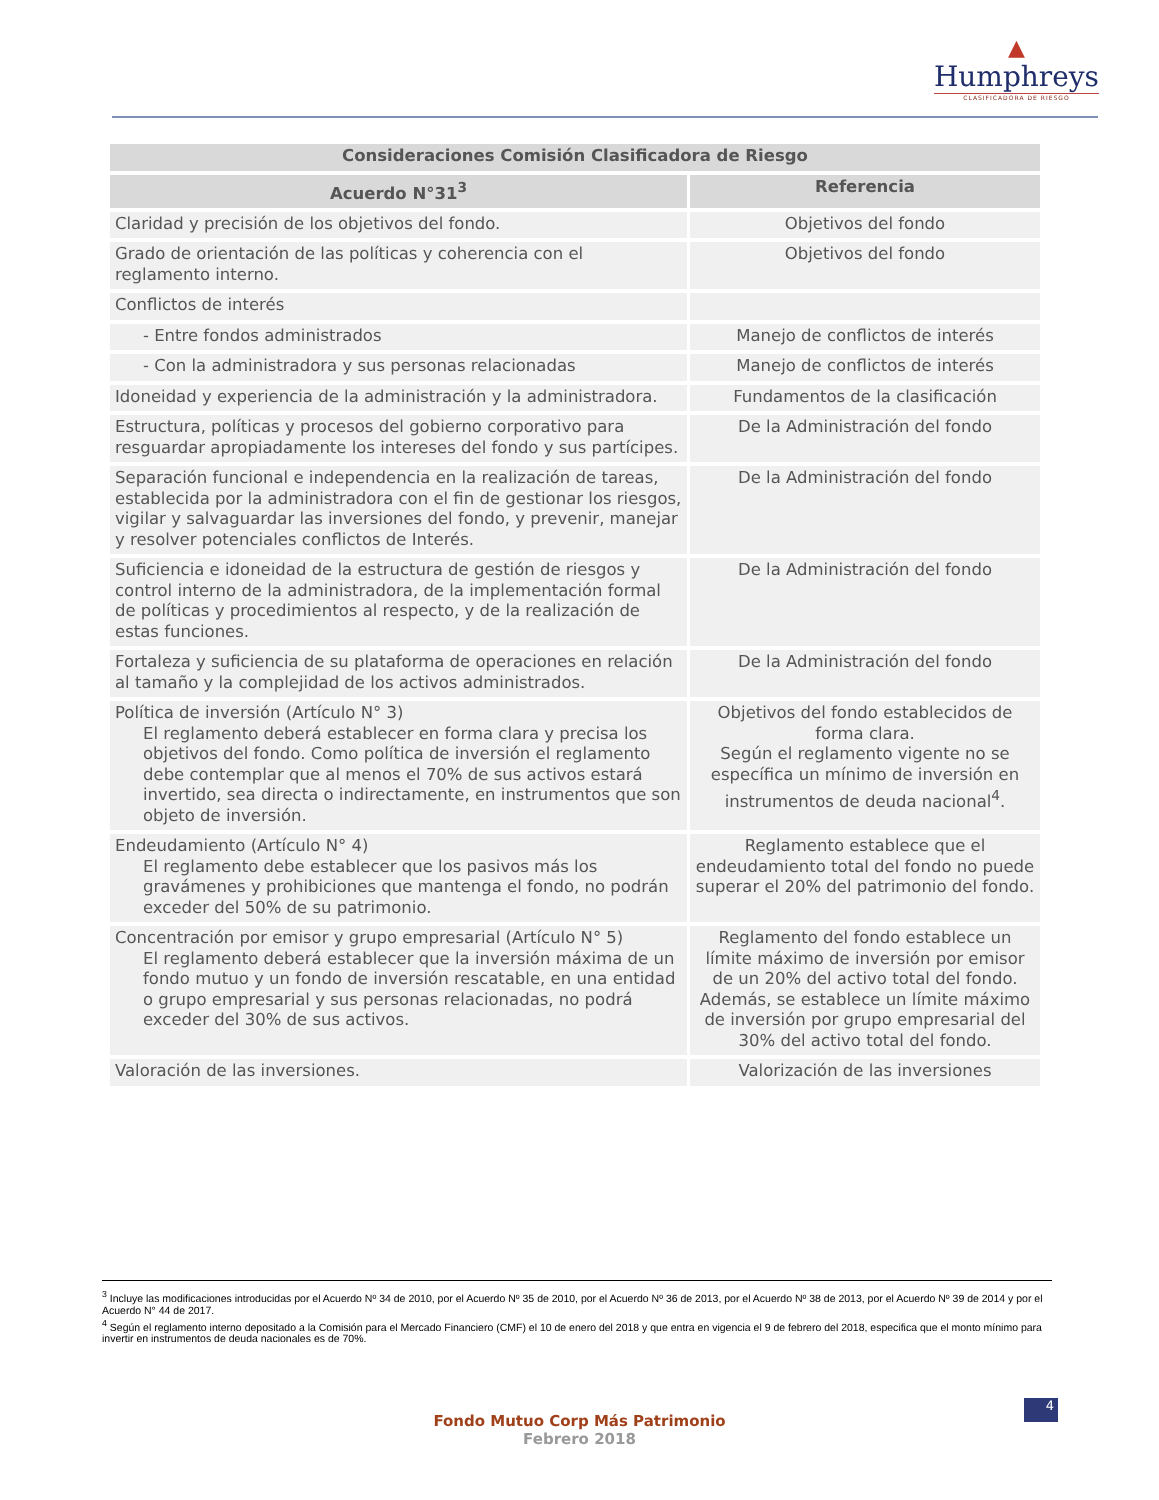▲
Humphreys
CLASIFICADORA DE RIESGO
| Consideraciones Comisión Clasificadora de Riesgo | |
| --- | --- |
| Acuerdo N°31<sup>3</sup> | Referencia |
| Claridad y precisión de los objetivos del fondo. | Objetivos del fondo |
| Grado de orientación de las políticas y coherencia con el reglamento interno. | Objetivos del fondo |
| Conflictos de interés | |
| - Entre fondos administrados | Manejo de conflictos de interés |
| - Con la administradora y sus personas relacionadas | Manejo de conflictos de interés |
| Idoneidad y experiencia de la administración y la administradora. | Fundamentos de la clasificación |
| Estructura, políticas y procesos del gobierno corporativo para resguardar apropiadamente los intereses del fondo y sus partícipes. | De la Administración del fondo |
| Separación funcional e independencia en la realización de tareas, establecida por la administradora con el fin de gestionar los riesgos, vigilar y salvaguardar las inversiones del fondo, y prevenir, manejar y resolver potenciales conflictos de Interés. | De la Administración del fondo |
| Suficiencia e idoneidad de la estructura de gestión de riesgos y control interno de la administradora, de la implementación formal de políticas y procedimientos al respecto, y de la realización de estas funciones. | De la Administración del fondo |
| Fortaleza y suficiencia de su plataforma de operaciones en relación al tamaño y la complejidad de los activos administrados. | De la Administración del fondo |
| Política de inversión (Artículo N° 3) El reglamento deberá establecer en forma clara y precisa los objetivos del fondo. Como política de inversión el reglamento debe contemplar que al menos el 70% de sus activos estará invertido, sea directa o indirectamente, en instrumentos que son objeto de inversión. | Objetivos del fondo establecidos de forma clara. Según el reglamento vigente no se específica un mínimo de inversión en instrumentos de deuda nacional<sup>4</sup>. |
| Endeudamiento (Artículo N° 4) El reglamento debe establecer que los pasivos más los gravámenes y prohibiciones que mantenga el fondo, no podrán exceder del 50% de su patrimonio. | Reglamento establece que el endeudamiento total del fondo no puede superar el 20% del patrimonio del fondo. |
| Concentración por emisor y grupo empresarial (Artículo N° 5) El reglamento deberá establecer que la inversión máxima de un fondo mutuo y un fondo de inversión rescatable, en una entidad o grupo empresarial y sus personas relacionadas, no podrá exceder del 30% de sus activos. | Reglamento del fondo establece un límite máximo de inversión por emisor de un 20% del activo total del fondo. Además, se establece un límite máximo de inversión por grupo empresarial del 30% del activo total del fondo. |
| Valoración de las inversiones. | Valorización de las inversiones |
<sup>3</sup> Incluye las modificaciones introducidas por el Acuerdo Nº 34 de 2010, por el Acuerdo Nº 35 de 2010, por el Acuerdo Nº 36 de 2013, por el Acuerdo Nº 38 de 2013, por el Acuerdo Nº 39 de 2014 y por el Acuerdo N° 44 de 2017.
<sup>4</sup> Según el reglamento interno depositado a la Comisión para el Mercado Financiero (CMF) el 10 de enero del 2018 y que entra en vigencia el 9 de febrero del 2018, especifica que el monto mínimo para invertir en instrumentos de deuda nacionales es de 70%.
4
Fondo Mutuo Corp Más Patrimonio
Febrero 2018